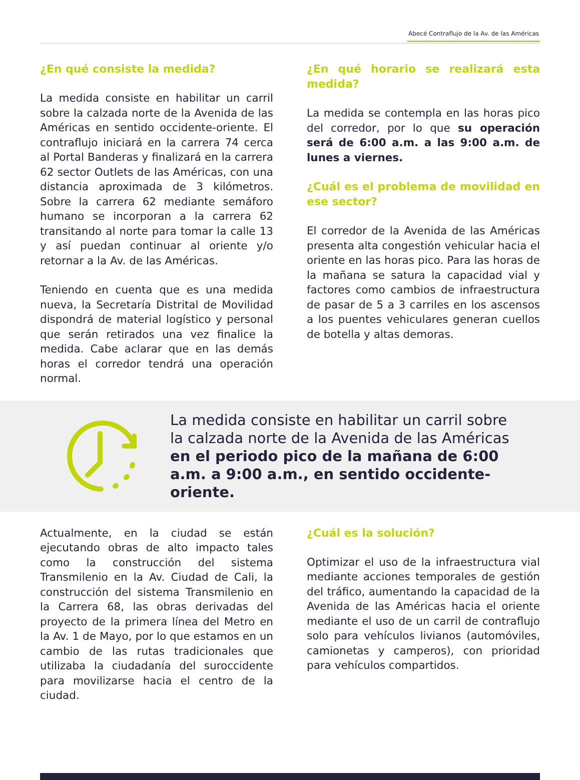Abecé Contraflujo de la Av. de las Américas
¿En qué consiste la medida?
La medida consiste en habilitar un carril sobre la calzada norte de la Avenida de las Américas en sentido occidente-oriente. El contraflujo iniciará en la carrera 74 cerca al Portal Banderas y finalizará en la carrera 62 sector Outlets de las Américas, con una distancia aproximada de 3 kilómetros. Sobre la carrera 62 mediante semáforo humano se incorporan a la carrera 62 transitando al norte para tomar la calle 13 y así puedan continuar al oriente y/o retornar a la Av. de las Américas.
Teniendo en cuenta que es una medida nueva, la Secretaría Distrital de Movilidad dispondrá de material logístico y personal que serán retirados una vez finalice la medida. Cabe aclarar que en las demás horas el corredor tendrá una operación normal.
¿En qué horario se realizará esta medida?
La medida se contempla en las horas pico del corredor, por lo que su operación será de 6:00 a.m. a las 9:00 a.m. de lunes a viernes.
¿Cuál es el problema de movilidad en ese sector?
El corredor de la Avenida de las Américas presenta alta congestión vehicular hacia el oriente en las horas pico. Para las horas de la mañana se satura la capacidad vial y factores como cambios de infraestructura de pasar de 5 a 3 carriles en los ascensos a los puentes vehiculares generan cuellos de botella y altas demoras.
La medida consiste en habilitar un carril sobre la calzada norte de la Avenida de las Américas en el periodo pico de la mañana de 6:00 a.m. a 9:00 a.m., en sentido occidente-oriente.
Actualmente, en la ciudad se están ejecutando obras de alto impacto tales como la construcción del sistema Transmilenio en la Av. Ciudad de Cali, la construcción del sistema Transmilenio en la Carrera 68, las obras derivadas del proyecto de la primera línea del Metro en la Av. 1 de Mayo, por lo que estamos en un cambio de las rutas tradicionales que utilizaba la ciudadanía del suroccidente para movilizarse hacia el centro de la ciudad.
¿Cuál es la solución?
Optimizar el uso de la infraestructura vial mediante acciones temporales de gestión del tráfico, aumentando la capacidad de la Avenida de las Américas hacia el oriente mediante el uso de un carril de contraflujo solo para vehículos livianos (automóviles, camionetas y camperos), con prioridad para vehículos compartidos.